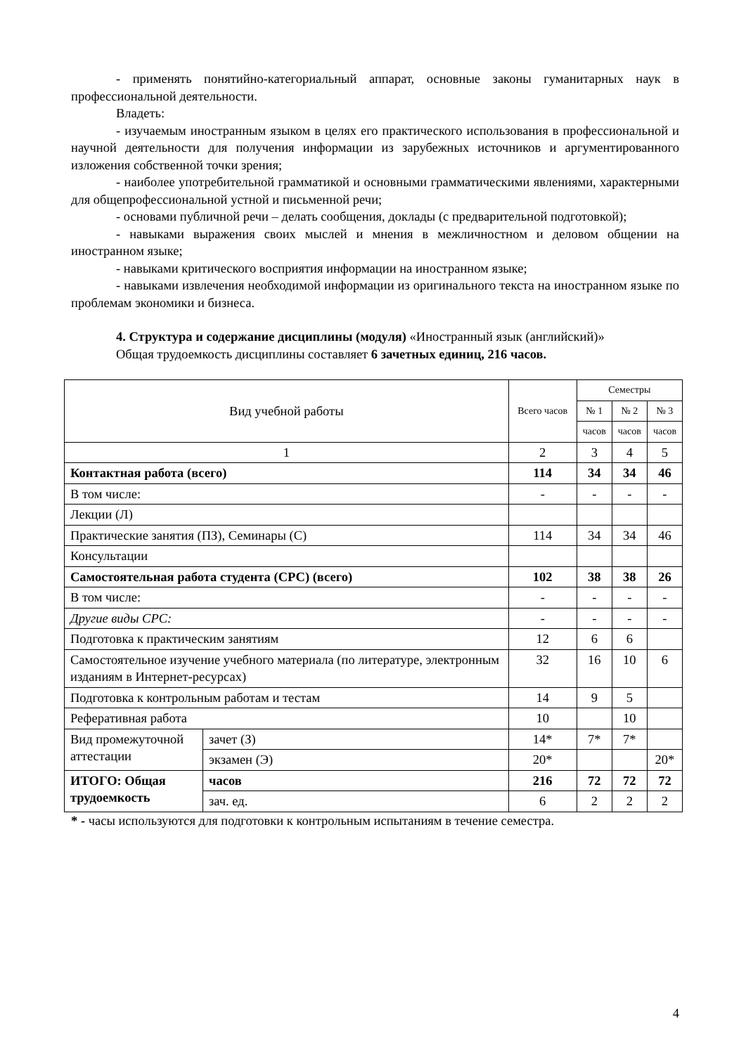- применять понятийно-категориальный аппарат, основные законы гуманитарных наук в профессиональной деятельности.
Владеть:
- изучаемым иностранным языком в целях его практического использования в профессиональной и научной деятельности для получения информации из зарубежных источников и аргументированного изложения собственной точки зрения;
- наиболее употребительной грамматикой и основными грамматическими явлениями, характерными для общепрофессиональной устной и письменной речи;
- основами публичной речи – делать сообщения, доклады (с предварительной подготовкой);
- навыками выражения своих мыслей и мнения в межличностном и деловом общении на иностранном языке;
- навыками критического восприятия информации на иностранном языке;
- навыками извлечения необходимой информации из оригинального текста на иностранном языке по проблемам экономики и бизнеса.
4. Структура и содержание дисциплины (модуля) «Иностранный язык (английский)»
Общая трудоемкость дисциплины составляет 6 зачетных единиц, 216 часов.
| Вид учебной работы | | Всего часов | Семестры | | |
| --- | --- | --- | --- | --- | --- |
| | | | № 1 | № 2 | № 3 |
| | | | часов | часов | часов |
| 1 | | 2 | 3 | 4 | 5 |
| Контактная работа (всего) | | 114 | 34 | 34 | 46 |
| В том числе: | | - | - | - | - |
| Лекции (Л) | | | | | |
| Практические занятия (ПЗ), Семинары (С) | | 114 | 34 | 34 | 46 |
| Консультации | | | | | |
| Самостоятельная работа студента (СРС) (всего) | | 102 | 38 | 38 | 26 |
| В том числе: | | - | - | - | - |
| Другие виды СРС: | | - | - | - | - |
| Подготовка к практическим занятиям | | 12 | 6 | 6 | |
| Самостоятельное изучение учебного материала (по литературе, электронным изданиям в Интернет-ресурсах) | | 32 | 16 | 10 | 6 |
| Подготовка к контрольным работам и тестам | | 14 | 9 | 5 | |
| Реферативная работа | | 10 | | 10 | |
| Вид промежуточной аттестации | зачет (З) | 14* | 7* | 7* | |
| | экзамен (Э) | 20* | | | 20* |
| ИТОГО: Общая трудоемкость | часов | 216 | 72 | 72 | 72 |
| | зач. ед. | 6 | 2 | 2 | 2 |
* - часы используются для подготовки к контрольным испытаниям в течение семестра.
4